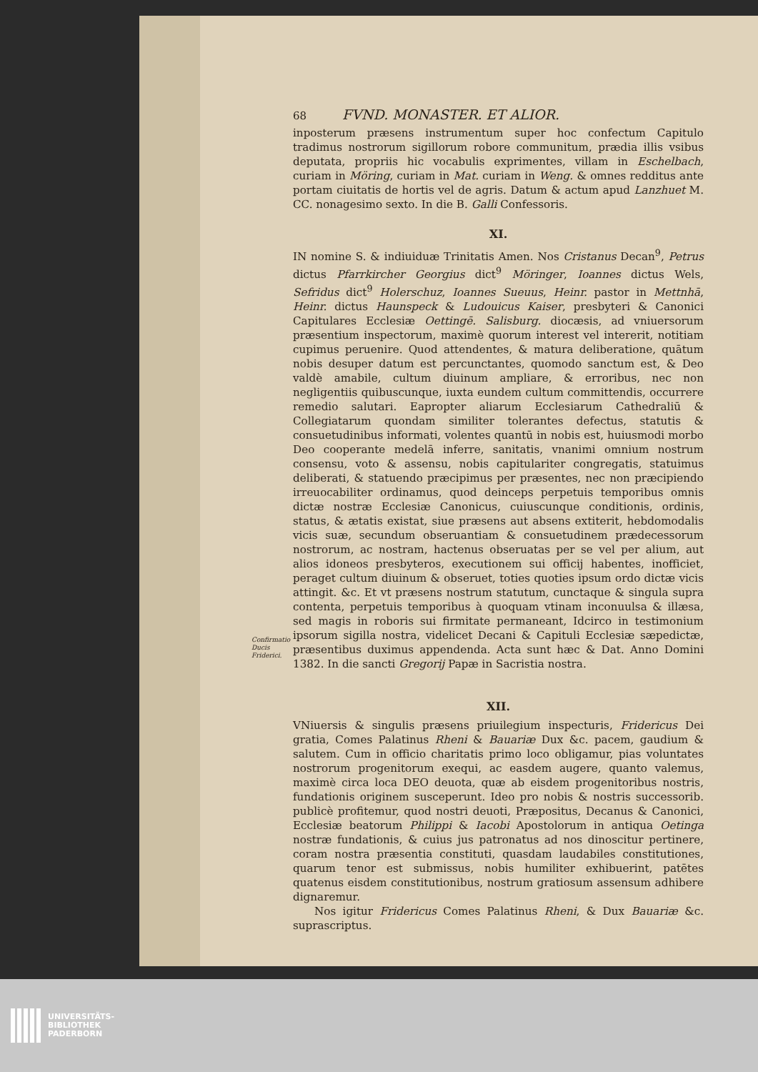Confirmatio Ducis Friderici.
68 FVND. MONASTER. ET ALIOR.
inposterum præsens instrumentum super hoc confectum Capitulo tradimus nostrorum sigillorum robore communitum, prædia illis vsibus deputata, propriis hic vocabulis exprimentes, villam in Eschelbach, curiam in Möring, curiam in Mat. curiam in Weng. & omnes redditus ante portam ciuitatis de hortis vel de agris. Datum & actum apud Lanzhuet M. CC. nonagesimo sexto. In die B. Galli Confessoris.
XI.
IN nomine S. & indiuiduæ Trinitatis Amen. Nos Cristanus Decan<sup>9</sup>, Petrus dictus Pfarrkircher Georgius dict<sup>9</sup> Möringer, Ioannes dictus Wels, Sefridus dict<sup>9</sup> Holerschuz, Ioannes Sueuus, Heinr. pastor in Mettnhā, Heinr. dictus Haunspeck & Ludouicus Kaiser, presbyteri & Canonici Capitulares Ecclesiæ Oettingē. Salisburg. diocæsis, ad vniuersorum præsentium inspectorum, maximè quorum interest vel intererit, notitiam cupimus peruenire. Quod attendentes, & matura deliberatione, quātum nobis desuper datum est percunctantes, quomodo sanctum est, & Deo valdè amabile, cultum diuinum ampliare, & erroribus, nec non negligentiis quibuscunque, iuxta eundem cultum committendis, occurrere remedio salutari. Eapropter aliarum Ecclesiarum Cathedraliū & Collegiatarum quondam similiter tolerantes defectus, statutis & consuetudinibus informati, volentes quantū in nobis est, huiusmodi morbo Deo cooperante medelā inferre, sanitatis, vnanimi omnium nostrum consensu, voto & assensu, nobis capitulariter congregatis, statuimus deliberati, & statuendo præcipimus per præsentes, nec non præcipiendo irreuocabiliter ordinamus, quod deinceps perpetuis temporibus omnis dictæ nostræ Ecclesiæ Canonicus, cuiuscunque conditionis, ordinis, status, & ætatis existat, siue præsens aut absens extiterit, hebdomodalis vicis suæ, secundum obseruantiam & consuetudinem prædecessorum nostrorum, ac nostram, hactenus obseruatas per se vel per alium, aut alios idoneos presbyteros, executionem sui officij habentes, inofficiet, peraget cultum diuinum & obseruet, toties quoties ipsum ordo dictæ vicis attingit. &c. Et vt præsens nostrum statutum, cunctaque & singula supra contenta, perpetuis temporibus à quoquam vtinam inconuulsa & illæsa, sed magis in roboris sui firmitate permaneant, Idcirco in testimonium ipsorum sigilla nostra, videlicet Decani & Capituli Ecclesiæ sæpedictæ, præsentibus duximus appendenda. Acta sunt hæc & Dat. Anno Domini 1382. In die sancti Gregorij Papæ in Sacristia nostra.
XII.
VNiuersis & singulis præsens priuilegium inspecturis, Fridericus Dei gratia, Comes Palatinus Rheni & Bauariæ Dux &c. pacem, gaudium & salutem. Cum in officio charitatis primo loco obligamur, pias voluntates nostrorum progenitorum exequi, ac easdem augere, quanto valemus, maximè circa loca DEO deuota, quæ ab eisdem progenitoribus nostris, fundationis originem susceperunt. Ideo pro nobis & nostris successorib. publicè profitemur, quod nostri deuoti, Præpositus, Decanus & Canonici, Ecclesiæ beatorum Philippi & Iacobi Apostolorum in antiqua Oetinga nostræ fundationis, & cuius jus patronatus ad nos dinoscitur pertinere, coram nostra præsentia constituti, quasdam laudabiles constitutiones, quarum tenor est submissus, nobis humiliter exhibuerint, patētes quatenus eisdem constitutionibus, nostrum gratiosum assensum adhibere dignaremur.
Nos igitur Fridericus Comes Palatinus Rheni, & Dux Bauariæ &c. suprascriptus.
UNIVERSITÄTS-
BIBLIOTHEK
PADERBORN